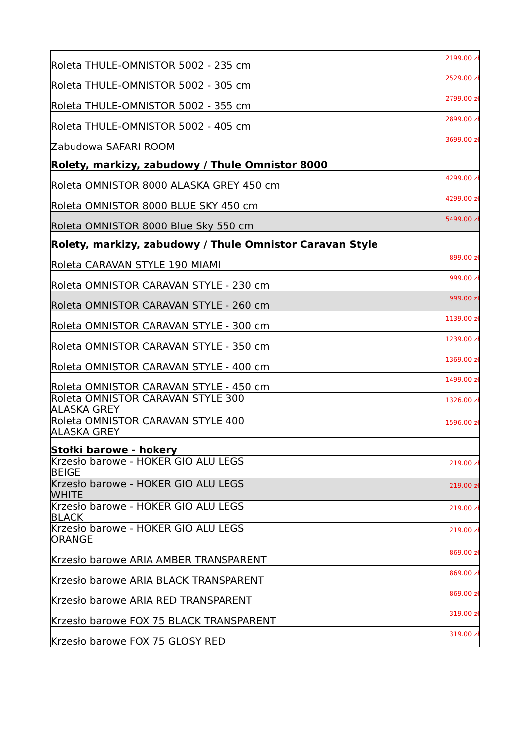| Roleta THULE-OMNISTOR 5002 - 235 cm | 2199.00 zł |
| Roleta THULE-OMNISTOR 5002 - 305 cm | 2529.00 zł |
| Roleta THULE-OMNISTOR 5002 - 355 cm | 2799.00 zł |
| Roleta THULE-OMNISTOR 5002 - 405 cm | 2899.00 zł |
| Zabudowa SAFARI ROOM | 3699.00 zł |
| Rolety, markizy, zabudowy / Thule Omnistor 8000 | |
| Roleta OMNISTOR 8000 ALASKA GREY 450 cm | 4299.00 zł |
| Roleta OMNISTOR 8000 BLUE SKY 450 cm | 4299.00 zł |
| Roleta OMNISTOR 8000 Blue Sky 550 cm | 5499.00 zł |
| Rolety, markizy, zabudowy / Thule Omnistor Caravan Style | |
| Roleta CARAVAN STYLE 190 MIAMI | 899.00 zł |
| Roleta OMNISTOR CARAVAN STYLE - 230 cm | 999.00 zł |
| Roleta OMNISTOR CARAVAN STYLE - 260 cm | 999.00 zł |
| Roleta OMNISTOR CARAVAN STYLE - 300 cm | 1139.00 zł |
| Roleta OMNISTOR CARAVAN STYLE - 350 cm | 1239.00 zł |
| Roleta OMNISTOR CARAVAN STYLE - 400 cm | 1369.00 zł |
| Roleta OMNISTOR CARAVAN STYLE - 450 cm | 1499.00 zł |
| Roleta OMNISTOR CARAVAN STYLE 300 ALASKA GREY | 1326.00 zł |
| Roleta OMNISTOR CARAVAN STYLE 400 ALASKA GREY | 1596.00 zł |
| Stołki barowe - hokery | |
| Krzesło barowe - HOKER GIO ALU LEGS BEIGE | 219.00 zł |
| Krzesło barowe - HOKER GIO ALU LEGS WHITE | 219.00 zł |
| Krzesło barowe - HOKER GIO ALU LEGS BLACK | 219.00 zł |
| Krzesło barowe - HOKER GIO ALU LEGS ORANGE | 219.00 zł |
| Krzesło barowe ARIA AMBER TRANSPARENT | 869.00 zł |
| Krzesło barowe ARIA BLACK TRANSPARENT | 869.00 zł |
| Krzesło barowe ARIA RED TRANSPARENT | 869.00 zł |
| Krzesło barowe FOX 75 BLACK TRANSPARENT | 319.00 zł |
| Krzesło barowe FOX 75 GLOSY RED | 319.00 zł |